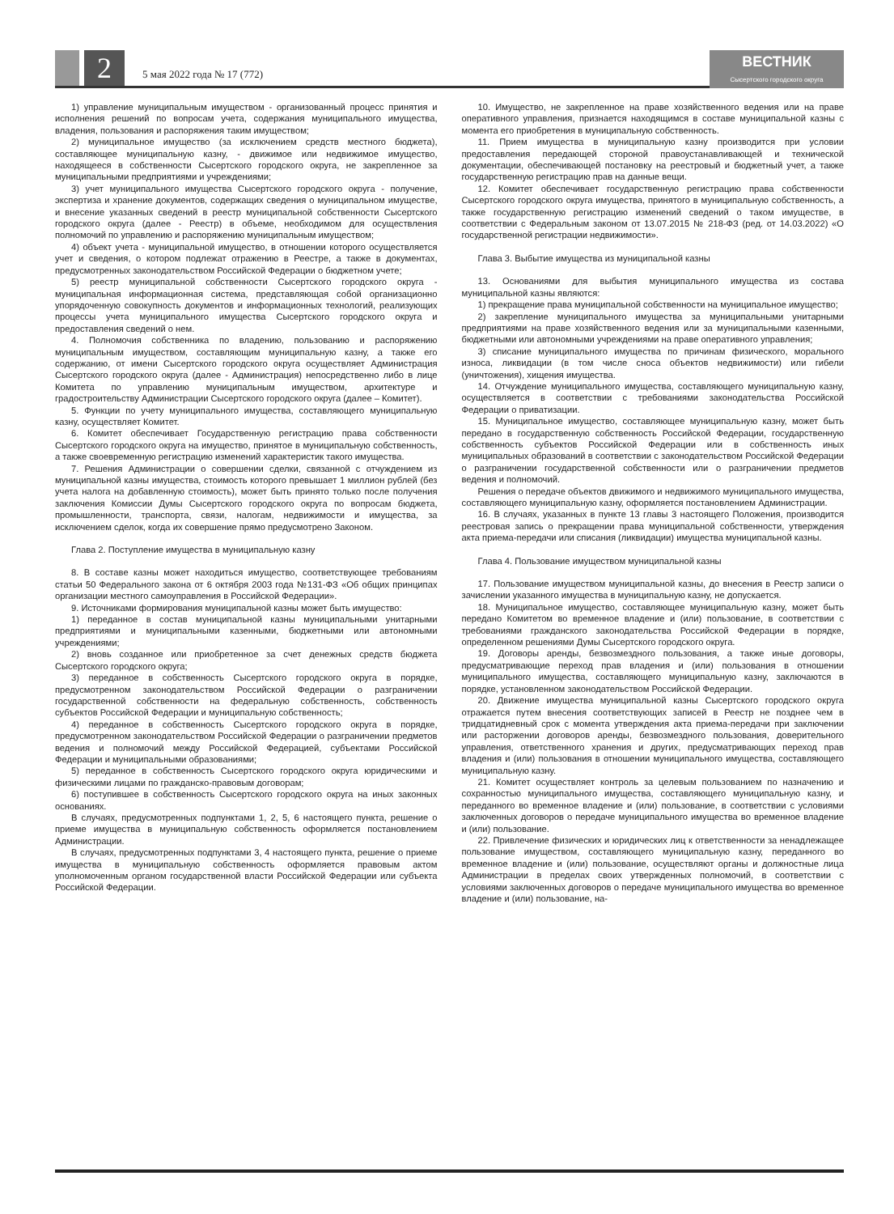2
5 мая 2022 года № 17 (772)
ВЕСТНИК
Сысертского городского округа
1) управление муниципальным имуществом - организованный процесс принятия и исполнения решений по вопросам учета, содержания муниципального имущества, владения, пользования и распоряжения таким имуществом;
2) муниципальное имущество (за исключением средств местного бюджета), составляющее муниципальную казну, - движимое или недвижимое имущество, находящееся в собственности Сысертского городского округа, не закрепленное за муниципальными предприятиями и учреждениями;
3) учет муниципального имущества Сысертского городского округа - получение, экспертиза и хранение документов, содержащих сведения о муниципальном имуществе, и внесение указанных сведений в реестр муниципальной собственности Сысертского городского округа (далее - Реестр) в объеме, необходимом для осуществления полномочий по управлению и распоряжению муниципальным имуществом;
4) объект учета - муниципальной имущество, в отношении которого осуществляется учет и сведения, о котором подлежат отражению в Реестре, а также в документах, предусмотренных законодательством Российской Федерации о бюджетном учете;
5) реестр муниципальной собственности Сысертского городского округа - муниципальная информационная система, представляющая собой организационно упорядоченную совокупность документов и информационных технологий, реализующих процессы учета муниципального имущества Сысертского городского округа и предоставления сведений о нем.
4. Полномочия собственника по владению, пользованию и распоряжению муниципальным имуществом, составляющим муниципальную казну, а также его содержанию, от имени Сысертского городского округа осуществляет Администрация Сысертского городского округа (далее - Администрация) непосредственно либо в лице Комитета по управлению муниципальным имуществом, архитектуре и градостроительству Администрации Сысертского городского округа (далее – Комитет).
5. Функции по учету муниципального имущества, составляющего муниципальную казну, осуществляет Комитет.
6. Комитет обеспечивает Государственную регистрацию права собственности Сысертского городского округа на имущество, принятое в муниципальную собственность, а также своевременную регистрацию изменений характеристик такого имущества.
7. Решения Администрации о совершении сделки, связанной с отчуждением из муниципальной казны имущества, стоимость которого превышает 1 миллион рублей (без учета налога на добавленную стоимость), может быть принято только после получения заключения Комиссии Думы Сысертского городского округа по вопросам бюджета, промышленности, транспорта, связи, налогам, недвижимости и имущества, за исключением сделок, когда их совершение прямо предусмотрено Законом.
Глава 2. Поступление имущества в муниципальную казну
8. В составе казны может находиться имущество, соответствующее требованиям статьи 50 Федерального закона от 6 октября 2003 года №131-ФЗ «Об общих принципах организации местного самоуправления в Российской Федерации».
9. Источниками формирования муниципальной казны может быть имущество:
1) переданное в состав муниципальной казны муниципальными унитарными предприятиями и муниципальными казенными, бюджетными или автономными учреждениями;
2) вновь созданное или приобретенное за счет денежных средств бюджета Сысертского городского округа;
3) переданное в собственность Сысертского городского округа в порядке, предусмотренном законодательством Российской Федерации о разграничении государственной собственности на федеральную собственность, собственность субъектов Российской Федерации и муниципальную собственность;
4) переданное в собственность Сысертского городского округа в порядке, предусмотренном законодательством Российской Федерации о разграничении предметов ведения и полномочий между Российской Федерацией, субъектами Российской Федерации и муниципальными образованиями;
5) переданное в собственность Сысертского городского округа юридическими и физическими лицами по гражданско-правовым договорам;
6) поступившее в собственность Сысертского городского округа на иных законных основаниях.
В случаях, предусмотренных подпунктами 1, 2, 5, 6 настоящего пункта, решение о приеме имущества в муниципальную собственность оформляется постановлением Администрации.
В случаях, предусмотренных подпунктами 3, 4 настоящего пункта, решение о приеме имущества в муниципальную собственность оформляется правовым актом уполномоченным органом государственной власти Российской Федерации или субъекта Российской Федерации.
10. Имущество, не закрепленное на праве хозяйственного ведения или на праве оперативного управления, признается находящимся в составе муниципальной казны с момента его приобретения в муниципальную собственность.
11. Прием имущества в муниципальную казну производится при условии предоставления передающей стороной правоустанавливающей и технической документации, обеспечивающей постановку на реестровый и бюджетный учет, а также государственную регистрацию прав на данные вещи.
12. Комитет обеспечивает государственную регистрацию права собственности Сысертского городского округа имущества, принятого в муниципальную собственность, а также государственную регистрацию изменений сведений о таком имуществе, в соответствии с Федеральным законом от 13.07.2015 № 218-ФЗ (ред. от 14.03.2022) «О государственной регистрации недвижимости».
Глава 3. Выбытие имущества из муниципальной казны
13. Основаниями для выбытия муниципального имущества из состава муниципальной казны являются:
1) прекращение права муниципальной собственности на муниципальное имущество;
2) закрепление муниципального имущества за муниципальными унитарными предприятиями на праве хозяйственного ведения или за муниципальными казенными, бюджетными или автономными учреждениями на праве оперативного управления;
3) списание муниципального имущества по причинам физического, морального износа, ликвидации (в том числе сноса объектов недвижимости) или гибели (уничтожения), хищения имущества.
14. Отчуждение муниципального имущества, составляющего муниципальную казну, осуществляется в соответствии с требованиями законодательства Российской Федерации о приватизации.
15. Муниципальное имущество, составляющее муниципальную казну, может быть передано в государственную собственность Российской Федерации, государственную собственность субъектов Российской Федерации или в собственность иных муниципальных образований в соответствии с законодательством Российской Федерации о разграничении государственной собственности или о разграничении предметов ведения и полномочий.
Решения о передаче объектов движимого и недвижимого муниципального имущества, составляющего муниципальную казну, оформляется постановлением Администрации.
16. В случаях, указанных в пункте 13 главы 3 настоящего Положения, производится реестровая запись о прекращении права муниципальной собственности, утверждения акта приема-передачи или списания (ликвидации) имущества муниципальной казны.
Глава 4. Пользование имуществом муниципальной казны
17. Пользование имуществом муниципальной казны, до внесения в Реестр записи о зачислении указанного имущества в муниципальную казну, не допускается.
18. Муниципальное имущество, составляющее муниципальную казну, может быть передано Комитетом во временное владение и (или) пользование, в соответствии с требованиями гражданского законодательства Российской Федерации в порядке, определенном решениями Думы Сысертского городского округа.
19. Договоры аренды, безвозмездного пользования, а также иные договоры, предусматривающие переход прав владения и (или) пользования в отношении муниципального имущества, составляющего муниципальную казну, заключаются в порядке, установленном законодательством Российской Федерации.
20. Движение имущества муниципальной казны Сысертского городского округа отражается путем внесения соответствующих записей в Реестр не позднее чем в тридцатидневный срок с момента утверждения акта приема-передачи при заключении или расторжении договоров аренды, безвозмездного пользования, доверительного управления, ответственного хранения и других, предусматривающих переход прав владения и (или) пользования в отношении муниципального имущества, составляющего муниципальную казну.
21. Комитет осуществляет контроль за целевым пользованием по назначению и сохранностью муниципального имущества, составляющего муниципальную казну, и переданного во временное владение и (или) пользование, в соответствии с условиями заключенных договоров о передаче муниципального имущества во временное владение и (или) пользование.
22. Привлечение физических и юридических лиц к ответственности за ненадлежащее пользование имуществом, составляющего муниципальную казну, переданного во временное владение и (или) пользование, осуществляют органы и должностные лица Администрации в пределах своих утвержденных полномочий, в соответствии с условиями заключенных договоров о передаче муниципального имущества во временное владение и (или) пользование, на-